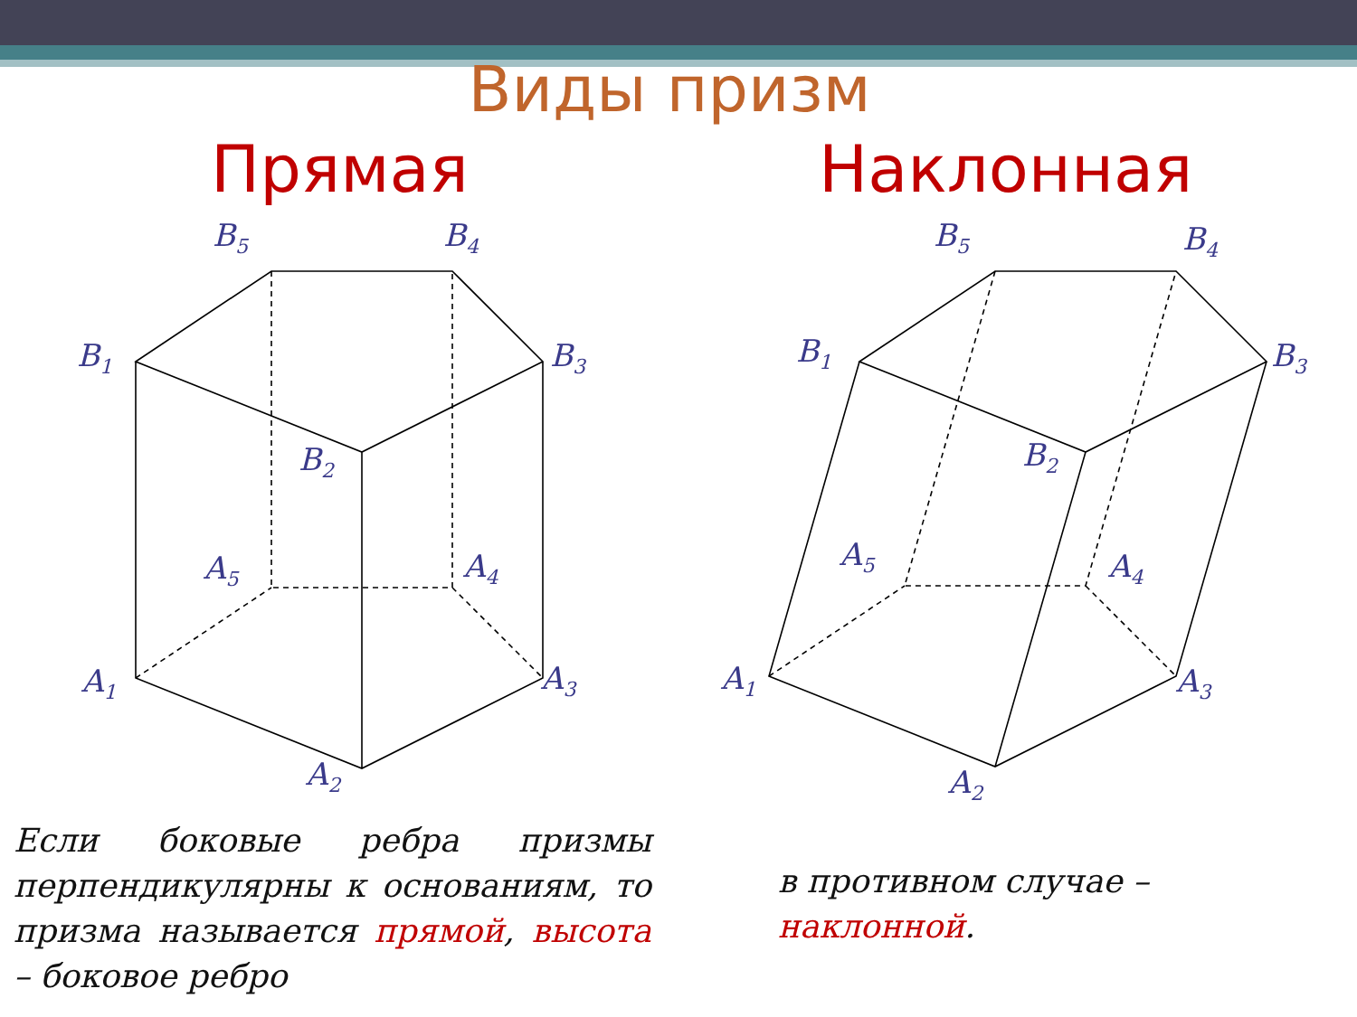Виды призм
Прямая Наклонная
B5
B4
B1
B3
B2
A5
A4
A1
A3
A2
B5
B4
B1
B3
B2
A5
A4
A1
A3
A2
Если боковые ребра призмы перпендикулярны к основаниям, то призма называется прямой, высота – боковое ребро
в противном случае –
наклонной.